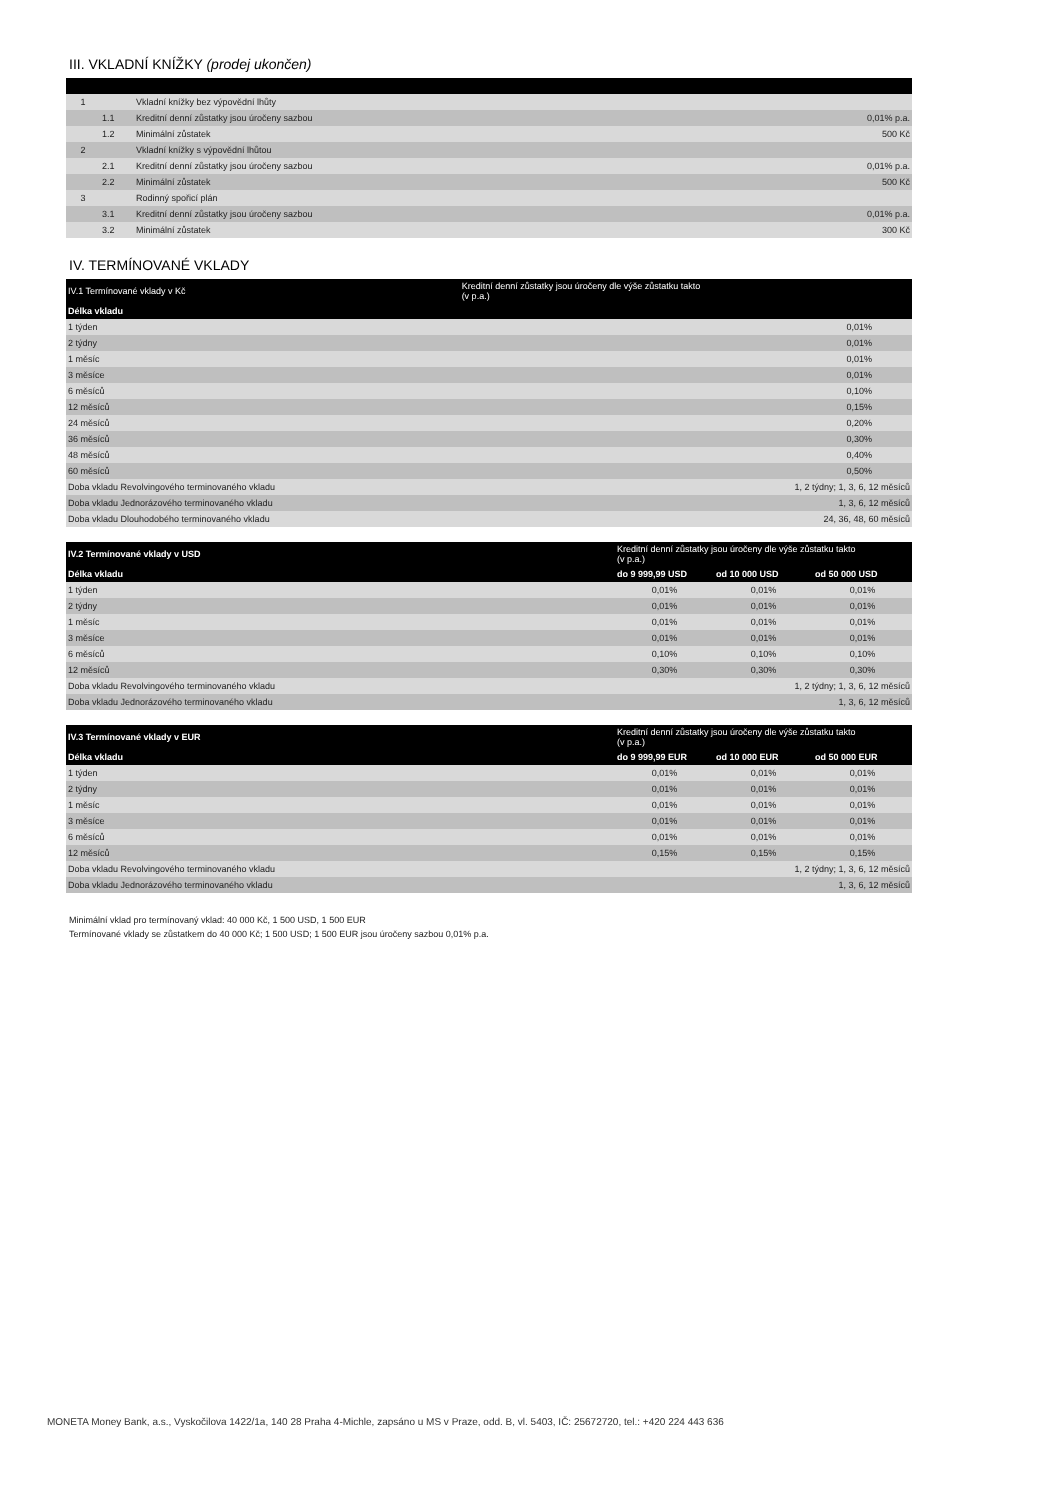III. VKLADNÍ KNÍŽKY (prodej ukončen)
| 1 | | Vkladní knížky bez výpovědní lhůty | |
| | 1.1 | Kreditní denní zůstatky jsou úročeny sazbou | 0,01% p.a. |
| | 1.2 | Minimální zůstatek | 500 Kč |
| 2 | | Vkladní knížky s výpovědní lhůtou | |
| | 2.1 | Kreditní denní zůstatky jsou úročeny sazbou | 0,01% p.a. |
| | 2.2 | Minimální zůstatek | 500 Kč |
| 3 | | Rodinný spořicí plán | |
| | 3.1 | Kreditní denní zůstatky jsou úročeny sazbou | 0,01% p.a. |
| | 3.2 | Minimální zůstatek | 300 Kč |
IV. TERMÍNOVANÉ VKLADY
| IV.1 Termínované vklady v Kč | Kreditní denní zůstatky jsou úročeny dle výše zůstatku takto (v p.a.) |
| --- | --- |
| Délka vkladu | |
| 1 týden | 0,01% |
| 2 týdny | 0,01% |
| 1 měsíc | 0,01% |
| 3 měsíce | 0,01% |
| 6 měsíců | 0,10% |
| 12 měsíců | 0,15% |
| 24 měsíců | 0,20% |
| 36 měsíců | 0,30% |
| 48 měsíců | 0,40% |
| 60 měsíců | 0,50% |
| Doba vkladu Revolvingového terminovaného vkladu | 1, 2 týdny; 1, 3, 6, 12 měsíců |
| Doba vkladu Jednorázového terminovaného vkladu | 1, 3, 6, 12 měsíců |
| Doba vkladu Dlouhodobého terminovaného vkladu | 24, 36, 48, 60 měsíců |
| IV.2 Termínované vklady v USD | Kreditní denní zůstatky jsou úročeny dle výše zůstatku takto (v p.a.) | | |
| --- | --- | --- | --- |
| Délka vkladu | do 9 999,99 USD | od 10 000 USD | od 50 000 USD |
| 1 týden | 0,01% | 0,01% | 0,01% |
| 2 týdny | 0,01% | 0,01% | 0,01% |
| 1 měsíc | 0,01% | 0,01% | 0,01% |
| 3 měsíce | 0,01% | 0,01% | 0,01% |
| 6 měsíců | 0,10% | 0,10% | 0,10% |
| 12 měsíců | 0,30% | 0,30% | 0,30% |
| Doba vkladu Revolvingového terminovaného vkladu | 1, 2 týdny; 1, 3, 6, 12 měsíců | | |
| Doba vkladu Jednorázového terminovaného vkladu | 1, 3, 6, 12 měsíců | | |
| IV.3 Termínované vklady v EUR | Kreditní denní zůstatky jsou úročeny dle výše zůstatku takto (v p.a.) | | |
| --- | --- | --- | --- |
| Délka vkladu | do 9 999,99 EUR | od 10 000 EUR | od 50 000 EUR |
| 1 týden | 0,01% | 0,01% | 0,01% |
| 2 týdny | 0,01% | 0,01% | 0,01% |
| 1 měsíc | 0,01% | 0,01% | 0,01% |
| 3 měsíce | 0,01% | 0,01% | 0,01% |
| 6 měsíců | 0,01% | 0,01% | 0,01% |
| 12 měsíců | 0,15% | 0,15% | 0,15% |
| Doba vkladu Revolvingového terminovaného vkladu | 1, 2 týdny; 1, 3, 6, 12 měsíců | | |
| Doba vkladu Jednorázového terminovaného vkladu | 1, 3, 6, 12 měsíců | | |
Minimální vklad pro termínovaný vklad: 40 000 Kč, 1 500 USD, 1 500 EUR
Termínované vklady se zůstatkem do 40 000 Kč; 1 500 USD; 1 500 EUR jsou úročeny sazbou 0,01% p.a.
MONETA Money Bank, a.s., Vyskočilova 1422/1a, 140 28 Praha 4-Michle, zapsáno u MS v Praze, odd. B, vl. 5403, IČ: 25672720, tel.: +420 224 443 636